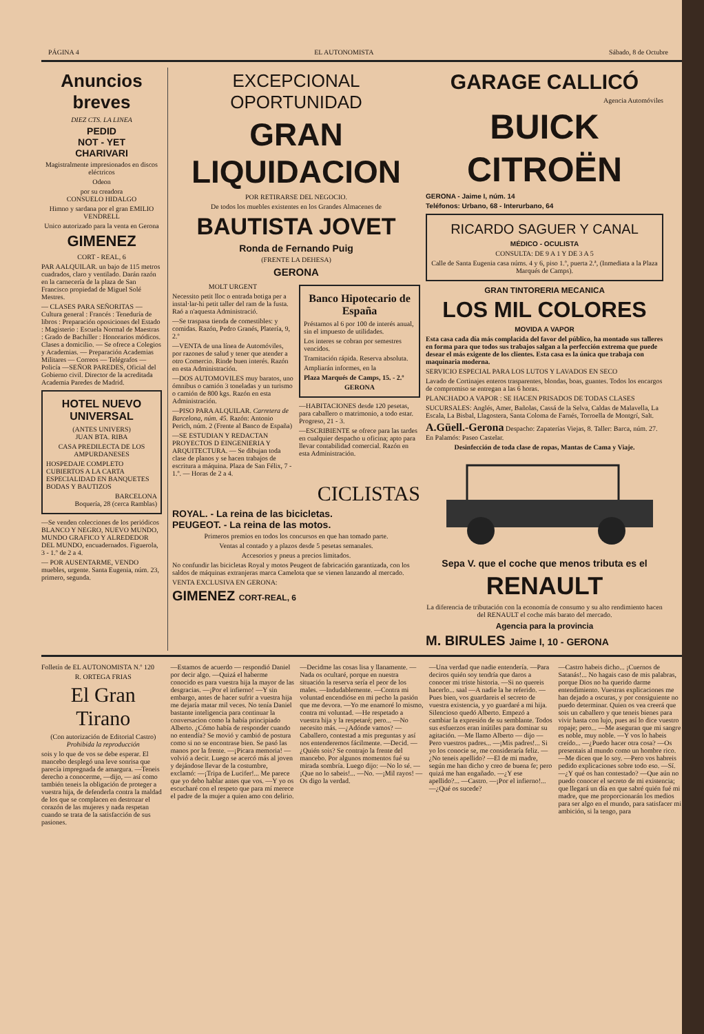PÁGINA 4 EL AUTONOMISTA Sábado, 8 de Octubre
Anuncios breves
DIEZ CTS. LA LINEA
PEDID
NOT - YET
CHARIVARI
Magistralmente impresionados en discos eléctricos
Odeon
por su creadora
CONSUELO HIDALGO
Himno y sardana por el gran EMILIO VENDRELL
Unico autorizado para la venta en Gerona
GIMENEZ
CORT - REAL, 6
PAR AALQUILAR. un bajo de 115 metros cuadrados, claro y ventilado. Darán razón en la carnecería de la plaza de San Francisco propiedad de Miguel Solé Mestres.
— CLASES PARA SEÑORITAS — Cultura general : Francés : Teneduría de libros : Preparación oposiciones del Estado : Magisterio : Escuela Normal de Maestras : Grado de Bachiller : Honorarios módicos. Clases a domicilio. — Se ofrece a Colegios y Academias. — Preparación Academias Militares — Correos — Telégrafos — Policía —SEÑOR PAREDES, Oficial del Gobierno civil. Director de la acreditada Academia Paredes de Madrid.
HOTEL NUEVO UNIVERSAL
(ANTES UNIVERS)
JUAN BTA. RIBA
CASA PREDILECTA DE LOS AMPURDANESES
HOSPEDAJE COMPLETO
CUBIERTOS A LA CARTA
ESPECIALIDAD EN BANQUETES
BODAS Y BAUTIZOS
BARCELONA
Boquería, 28 (cerca Ramblas)
—Se venden colecciones de los periódicos BLANCO Y NEGRO, NUEVO MUNDO, MUNDO GRAFICO Y ALREDEDOR DEL MUNDO, encuadernados. Figuerola, 3 - 1.º de 2 a 4.
— POR AUSENTARME, VENDO muebles, urgente. Santa Eugenia, núm. 23, primero, segunda.
EXCEPCIONAL OPORTUNIDAD
GRAN LIQUIDACION
POR RETIRARSE DEL NEGOCIO.
De todos los muebles existentes en los Grandes Almacenes de
BAUTISTA JOVET
Ronda de Fernando Puig
(FRENTE LA DEHESA)
GERONA
MOLT URGENT
Necessito petit lloc o entrada botiga per a instal·lar-hi petit taller del ram de la fusta. Raó a n'aquesta Administració.
—Se traspasa tienda de comestibles: y comidas. Razón, Pedro Granés, Platería, 9, 2.º
—VENTA de una línea de Automóviles, por razones de salud y tener que atender a otro Comercio. Rinde buen interés. Razón en esta Administración.
—DOS AUTOMOVILES muy baratos, uno ómnibus o camión 3 toneladas y un turismo o camión de 800 kgs. Razón en esta Administración.
—PISO PARA ALQUILAR. Carretera de Barcelona, núm. 45. Razón: Antonio Perich, núm. 2 (Frente al Banco de España)
—SE ESTUDIAN Y REDACTAN PROYECTOS D EINGENIERIA Y ARQUITECTURA. — Se dibujan toda clase de planos y se hacen trabajos de escritura a máquina. Plaza de San Félix, 7 - 1.º. — Horas de 2 a 4.
Banco Hipotecario de España
Préstamos al 6 por 100 de interés anual, sin el impuesto de utilidades.
Los interes se cobran por semestres vencidos.
Tramitación rápida. Reserva absoluta.
Ampliarán informes, en la
Plaza Marqués de Camps, 15. - 2.º
GERONA
—HABITACIONES desde 120 pesetas, para caballero o matrimonio, a todo estar. Progreso, 21 - 3.
—ESCRIBIENTE se ofrece para las tardes en cualquier despacho u oficina; apto para llevar contabilidad comercial. Razón en esta Administración.
CICLISTAS
ROYAL. - La reina de las bicicletas.
PEUGEOT. - La reina de las motos.
Primeros premios en todos los concursos en que han tomado parte.
Ventas al contado y a plazos desde 5 pesetas semanales.
Accesorios y pneus a precios limitados.
No confundir las bicicletas Royal y motos Peugeot de fabricación garantizada, con los saldos de máquinas extranjeras marca Camelota que se vienen lanzando al mercado.
VENTA EXCLUSIVA EN GERONA:
GIMENEZ CORT-REAL, 6
GARAGE CALLICÓ
Agencia Automóviles
BUICK
CITROËN
GERONA - Jaime I, núm. 14
Teléfonos: Urbano, 68 - Interurbano, 64
RICARDO SAGUER Y CANAL
MÉDICO - OCULISTA
CONSULTA: DE 9 A 1 Y DE 3 A 5
Calle de Santa Eugenia casa núms. 4 y 6, piso 1.º, puerta 2.ª, (Inmediata a la Plaza Marqués de Camps).
GRAN TINTORERIA MECANICA
LOS MIL COLORES
MOVIDA A VAPOR
Esta casa cada día más complacida del favor del público, ha montado sus talleres en forma para que todos sus trabajos salgan a la perfección extrema que puede desear el más exigente de los clientes. Esta casa es la única que trabaja con maquinaria moderna.
SERVICIO ESPECIAL PARA LOS LUTOS Y LAVADOS EN SECO
Lavado de Cortinajes enteros trasparentes, blondas, boas, guantes. Todos los encargos de compromiso se entregan a las 6 horas.
PLANCHADO A VAPOR : SE HACEN PRISADOS DE TODAS CLASES
SUCURSALES: Anglés, Amer, Bañolas, Cassá de la Selva, Caldas de Malavella, La Escala, La Bisbal, Llagostera, Santa Coloma de Farnés, Torroella de Montgrí, Salt.
A.Güell.-Gerona Despacho: Zapaterías Viejas, 8. Taller: Barca, núm. 27. En Palamós: Paseo Castelar.
Desinfección de toda clase de ropas, Mantas de Cama y Viaje.
Sepa V. que el coche que menos tributa es el
RENAULT
La diferencia de tributación con la economía de consumo y su alto rendimiento hacen del RENAULT el coche más barato del mercado.
Agencia para la provincia
M. BIRULES Jaime I, 10 - GERONA
Folletín de EL AUTONOMISTA N.º 120
R. ORTEGA FRIAS
El Gran Tirano
(Con autorización de Editorial Castro)
Prohibida la reproducción
sois y lo que de vos se debe esperar. El mancebo desplegó una leve sonrisa que parecía impregnada de amargura. —Teneis derecho a conocerme, —dijo, — así como también teneis la obligación de proteger a vuestra hija, de defenderla contra la maldad de los que se complacen en destrozar el corazón de las mujeres y nada respetan cuando se trata de la satisfacción de sus pasiones.
—Estamos de acuerdo — respondió Daniel por decir algo. —Quizá el haberme conocido es para vuestra hija la mayor de las desgracias. —¡Por el infierno! —Y sin embargo, antes de hacer sufrir a vuestra hija me dejaría matar mil veces. No tenía Daniel bastante inteligencia para continuar la conversacion como la había principiado Alberto. ¿Cómo había de responder cuando no entendía? Se movió y cambió de postura como si no se encontrase bien. Se pasó las manos por la frente. —¡Picara memoria! — volvió a decir. Luego se acercó más al joven y dejándose llevar de la costumbre, exclamó: —¡Tripa de Lucifer!... Me parece que yo debo hablar antes que vos. —Y yo os escucharé con el respeto que para mí merece el padre de la mujer a quien amo con delirio.
—Decidme las cosas lisa y llanamente. —Nada os ocultaré, porque en nuestra situación la reserva sería el peor de los males. —Indudablemente. —Contra mi voluntad encendióse en mi pecho la pasión que me devora. —Yo me enamoré lo mismo, contra mi voluntad. —He respetado a vuestra hija y la respetaré; pero... —No necesito más. —¿Adónde vamos? —Caballero, contestad a mis preguntas y así nos entenderemos fácilmente. —Decid. —¿Quién sois? Se contrajo la frente del mancebo. Por algunos momentos fué su mirada sombría. Luego dijo: —No lo sé. —¡Que no lo sabeis!... —No. —¡Mil rayos! —Os digo la verdad.
—Una verdad que nadie entendería. —Para deciros quién soy tendría que daros a conocer mi triste historia. —Si no quereis hacerlo... saal —A nadie la he referido. —Pues bien, vos guardareis el secreto de vuestra existencia, y yo guardaré a mi hija. Silencioso quedó Alberto. Empezó a cambiar la expresión de su semblante. Todos sus esfuerzos eran inútiles para dominar su agitación. —Me llamo Alberto — dijo —Pero vuestros padres... —¡Mis padres!... Si yo los conocie se, me consideraría feliz. —¿No teneis apellido? —El de mi madre, según me han dicho y creo de buena fe; pero quizá me han engañado. —¿Y ese apellido?... —Castro. —¡Por el infierno!... —¿Qué os sucede?
—Castro habeis dicho... ¡Cuernos de Satanás!... No hagais caso de mis palabras, porque Dios no ha querido darme entendimiento. Vuestras explicaciones me han dejado a oscuras, y por consiguiente no puedo determinar. Quien os vea creerá que sois un caballero y que teneis bienes para vivir hasta con lujo, pues así lo dice vuestro ropaje; pero... —Me aseguran que mi sangre es noble, muy noble. —Y vos lo habeis creído... —¿Puedo hacer otra cosa? —Os presentais al mundo como un hombre rico. —Me dicen que lo soy. —Pero vos habreis pedido explicaciones sobre todo eso. —Sí. —¿Y qué os han contestado? —Que aún no puedo conocer el secreto de mi existencia; que llegará un día en que sabré quién fué mi madre, que me proporcionarán los medios para ser algo en el mundo, para satisfacer mi ambición, si la tengo, para